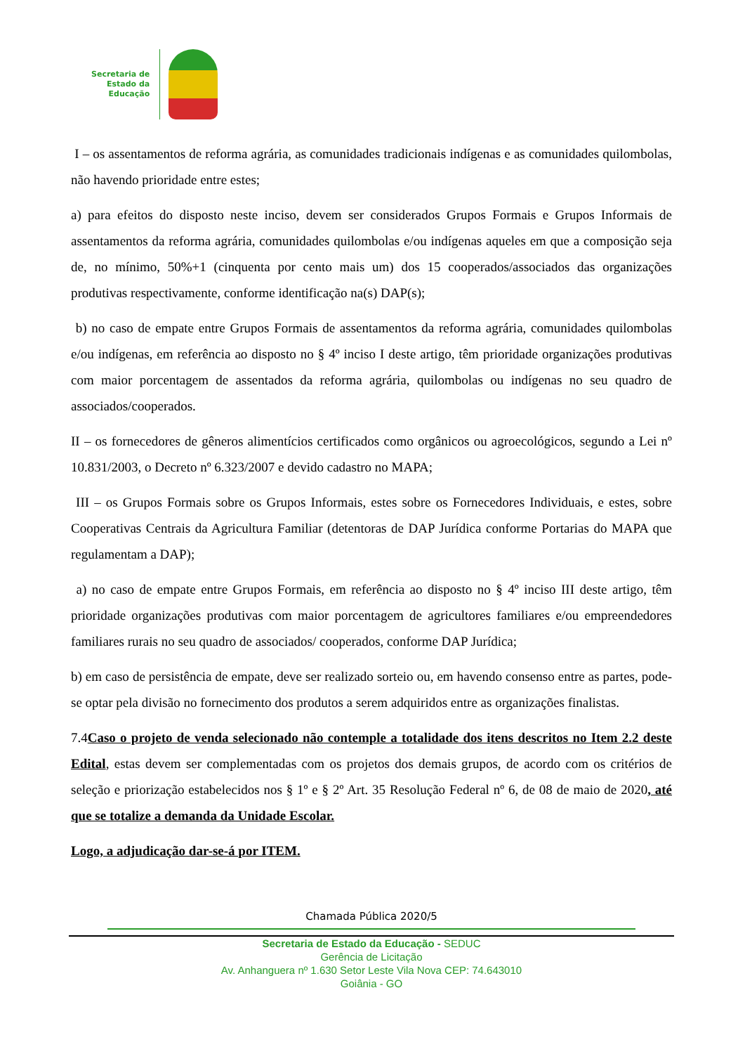Secretaria de
Estado da
Educação
I – os assentamentos de reforma agrária, as comunidades tradicionais indígenas e as comunidades quilombolas, não havendo prioridade entre estes;
a) para efeitos do disposto neste inciso, devem ser considerados Grupos Formais e Grupos Informais de assentamentos da reforma agrária, comunidades quilombolas e/ou indígenas aqueles em que a composição seja de, no mínimo, 50%+1 (cinquenta por cento mais um) dos 15 cooperados/associados das organizações produtivas respectivamente, conforme identificação na(s) DAP(s);
b) no caso de empate entre Grupos Formais de assentamentos da reforma agrária, comunidades quilombolas e/ou indígenas, em referência ao disposto no § 4º inciso I deste artigo, têm prioridade organizações produtivas com maior porcentagem de assentados da reforma agrária, quilombolas ou indígenas no seu quadro de associados/cooperados.
II – os fornecedores de gêneros alimentícios certificados como orgânicos ou agroecológicos, segundo a Lei nº 10.831/2003, o Decreto nº 6.323/2007 e devido cadastro no MAPA;
III – os Grupos Formais sobre os Grupos Informais, estes sobre os Fornecedores Individuais, e estes, sobre Cooperativas Centrais da Agricultura Familiar (detentoras de DAP Jurídica conforme Portarias do MAPA que regulamentam a DAP);
a) no caso de empate entre Grupos Formais, em referência ao disposto no § 4º inciso III deste artigo, têm prioridade organizações produtivas com maior porcentagem de agricultores familiares e/ou empreendedores familiares rurais no seu quadro de associados/ cooperados, conforme DAP Jurídica;
b) em caso de persistência de empate, deve ser realizado sorteio ou, em havendo consenso entre as partes, pode-se optar pela divisão no fornecimento dos produtos a serem adquiridos entre as organizações finalistas.
7.4Caso o projeto de venda selecionado não contemple a totalidade dos itens descritos no Item 2.2 deste Edital, estas devem ser complementadas com os projetos dos demais grupos, de acordo com os critérios de seleção e priorização estabelecidos nos § 1º e § 2º Art. 35 Resolução Federal nº 6, de 08 de maio de 2020, até que se totalize a demanda da Unidade Escolar.
Logo, a adjudicação dar-se-á por ITEM.
Chamada Pública 2020/5
Secretaria de Estado da Educação - SEDUC
Gerência de Licitação
Av. Anhanguera nº 1.630 Setor Leste Vila Nova CEP: 74.643010
Goiânia - GO